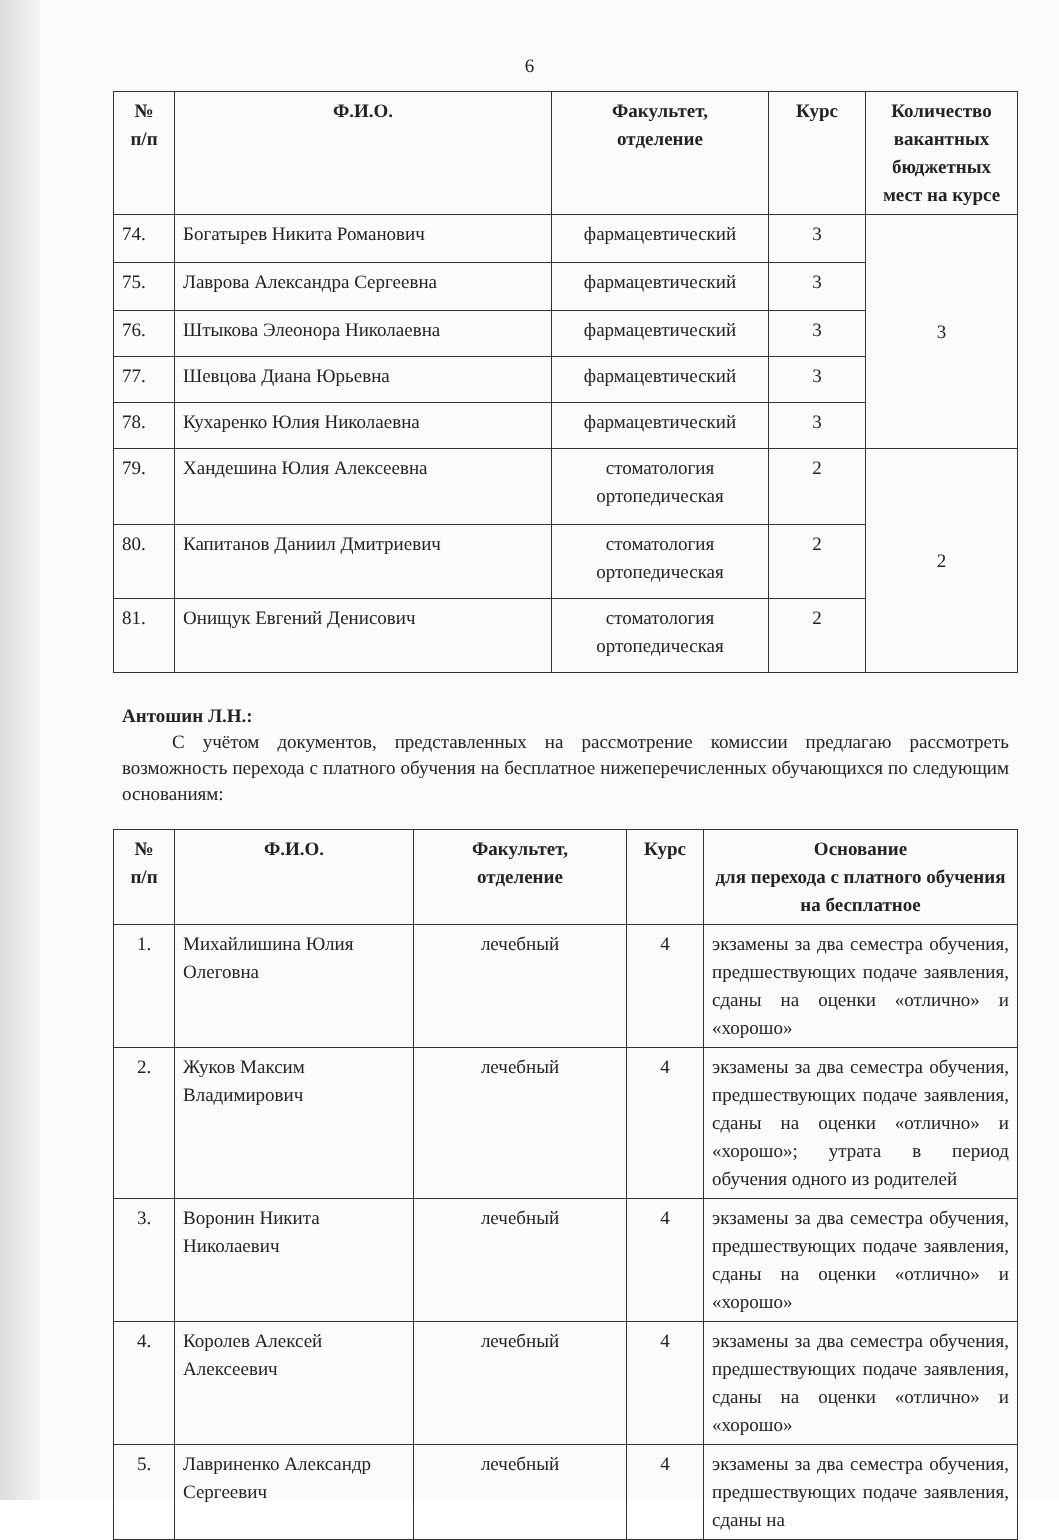6
| № п/п | Ф.И.О. | Факультет, отделение | Курс | Количество вакантных бюджетных мест на курсе |
| --- | --- | --- | --- | --- |
| 74. | Богатырев Никита Романович | фармацевтический | 3 | 3 |
| 75. | Лаврова Александра Сергеевна | фармацевтический | 3 | |
| 76. | Штыкова Элеонора Николаевна | фармацевтический | 3 | |
| 77. | Шевцова Диана Юрьевна | фармацевтический | 3 | |
| 78. | Кухаренко Юлия Николаевна | фармацевтический | 3 | |
| 79. | Хандешина Юлия Алексеевна | стоматология ортопедическая | 2 | 2 |
| 80. | Капитанов Даниил Дмитриевич | стоматология ортопедическая | 2 | |
| 81. | Онищук Евгений Денисович | стоматология ортопедическая | 2 | |
Антошин Л.Н.:
С учётом документов, представленных на рассмотрение комиссии предлагаю рассмотреть возможность перехода с платного обучения на бесплатное нижеперечисленных обучающихся по следующим основаниям:
| № п/п | Ф.И.О. | Факультет, отделение | Курс | Основание для перехода с платного обучения на бесплатное |
| --- | --- | --- | --- | --- |
| 1. | Михайлишина Юлия Олеговна | лечебный | 4 | экзамены за два семестра обучения, предшествующих подаче заявления, сданы на оценки «отлично» и «хорошо» |
| 2. | Жуков Максим Владимирович | лечебный | 4 | экзамены за два семестра обучения, предшествующих подаче заявления, сданы на оценки «отлично» и «хорошо»; утрата в период обучения одного из родителей |
| 3. | Воронин Никита Николаевич | лечебный | 4 | экзамены за два семестра обучения, предшествующих подаче заявления, сданы на оценки «отлично» и «хорошо» |
| 4. | Королев Алексей Алексеевич | лечебный | 4 | экзамены за два семестра обучения, предшествующих подаче заявления, сданы на оценки «отлично» и «хорошо» |
| 5. | Лавриненко Александр Сергеевич | лечебный | 4 | экзамены за два семестра обучения, предшествующих подаче заявления, сданы на |